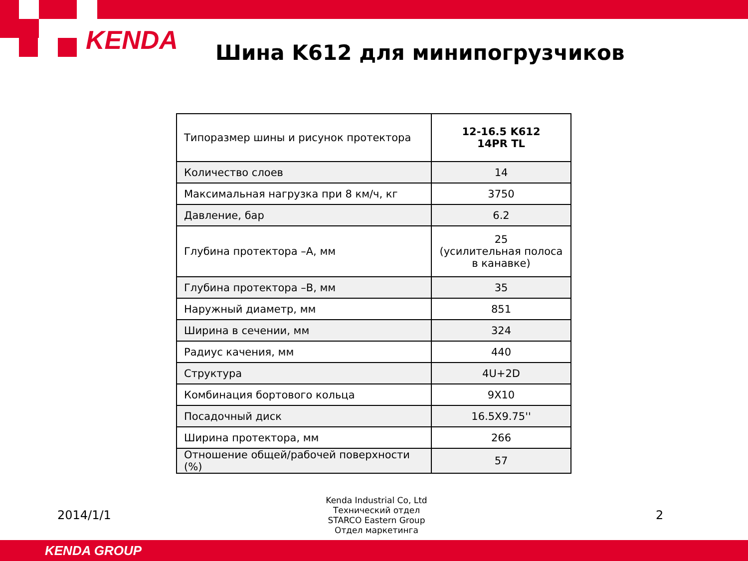KENDA
Шина K612 для минипогрузчиков
| Типоразмер шины и рисунок протектора | 12-16.5 K612 14PR TL |
| Количество слоев | 14 |
| Максимальная нагрузка при 8 км/ч, кг | 3750 |
| Давление, бар | 6.2 |
| Глубина протектора –A, мм | 25 (усилительная полоса в канавке) |
| Глубина протектора –B, мм | 35 |
| Наружный диаметр, мм | 851 |
| Ширина в сечении, мм | 324 |
| Радиус качения, мм | 440 |
| Структура | 4U+2D |
| Комбинация бортового кольца | 9X10 |
| Посадочный диск | 16.5X9.75'' |
| Ширина протектора, мм | 266 |
| Отношение общей/рабочей поверхности (%) | 57 |
2014/1/1
Kenda Industrial Co, Ltd
Технический отдел
STARCO Eastern Group
Отдел маркетинга
2
KENDA GROUP